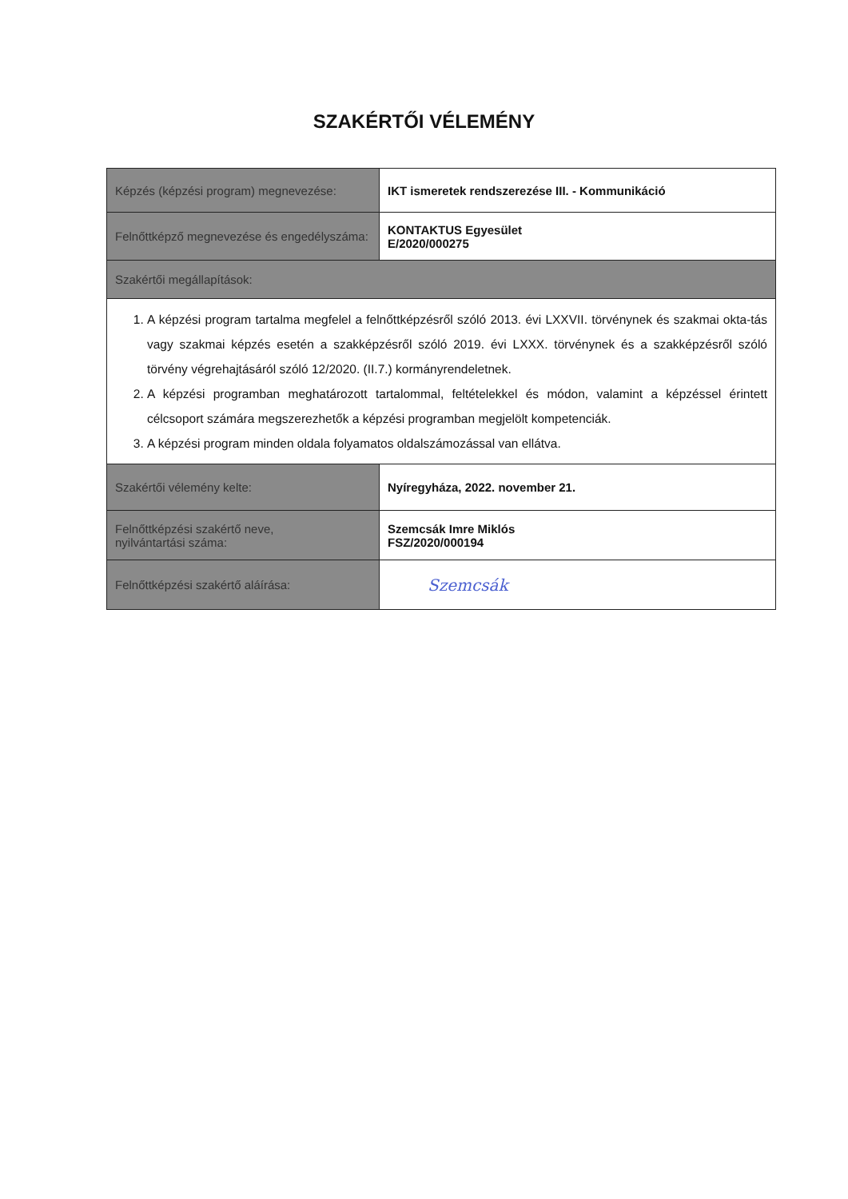SZAKÉRTŐI VÉLEMÉNY
| Képzés (képzési program) megnevezése: | IKT ismeretek rendszerezése III. - Kommunikáció |
| Felnőttképző megnevezése és engedélyszáma: | KONTAKTUS Egyesület E/2020/000275 |
| Szakértői megállapítások: | |
| 1. A képzési program tartalma megfelel a felnőttképzésről szóló 2013. évi LXXVII. törvénynek és szakmai okta-tás vagy szakmai képzés esetén a szakképzésről szóló 2019. évi LXXX. törvénynek és a szakképzésről szóló törvény végrehajtásáról szóló 12/2020. (II.7.) kormányrendeletnek. 2. A képzési programban meghatározott tartalommal, feltételekkel és módon, valamint a képzéssel érintett célcsoport számára megszerezhetők a képzési programban megjelölt kompetenciák. 3. A képzési program minden oldala folyamatos oldalszámozással van ellátva. | |
| Szakértői vélemény kelte: | Nyíregyháza, 2022. november 21. |
| Felnőttképzési szakértő neve, nyilvántartási száma: | Szemcsák Imre Miklós FSZ/2020/000194 |
| Felnőttképzési szakértő aláírása: | Szemcsák |